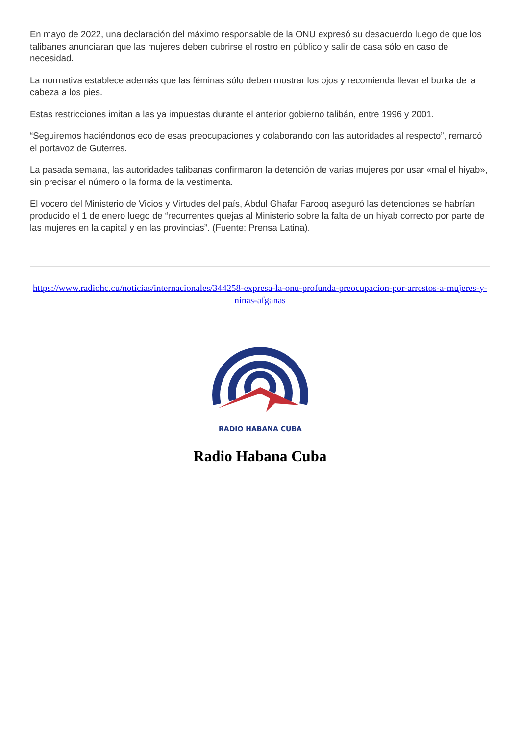En mayo de 2022, una declaración del máximo responsable de la ONU expresó su desacuerdo luego de que los talibanes anunciaran que las mujeres deben cubrirse el rostro en público y salir de casa sólo en caso de necesidad.
La normativa establece además que las féminas sólo deben mostrar los ojos y recomienda llevar el burka de la cabeza a los pies.
Estas restricciones imitan a las ya impuestas durante el anterior gobierno talibán, entre 1996 y 2001.
“Seguiremos haciéndonos eco de esas preocupaciones y colaborando con las autoridades al respecto”, remarcó el portavoz de Guterres.
La pasada semana, las autoridades talibanas confirmaron la detención de varias mujeres por usar «mal el hiyab», sin precisar el número o la forma de la vestimenta.
El vocero del Ministerio de Vicios y Virtudes del país, Abdul Ghafar Farooq aseguró las detenciones se habrían producido el 1 de enero luego de “recurrentes quejas al Ministerio sobre la falta de un hiyab correcto por parte de las mujeres en la capital y en las provincias”. (Fuente: Prensa Latina).
https://www.radiohc.cu/noticias/internacionales/344258-expresa-la-onu-profunda-preocupacion-por-arrestos-a-mujeres-y-ninas-afganas
RADIO HABANA CUBA
Radio Habana Cuba